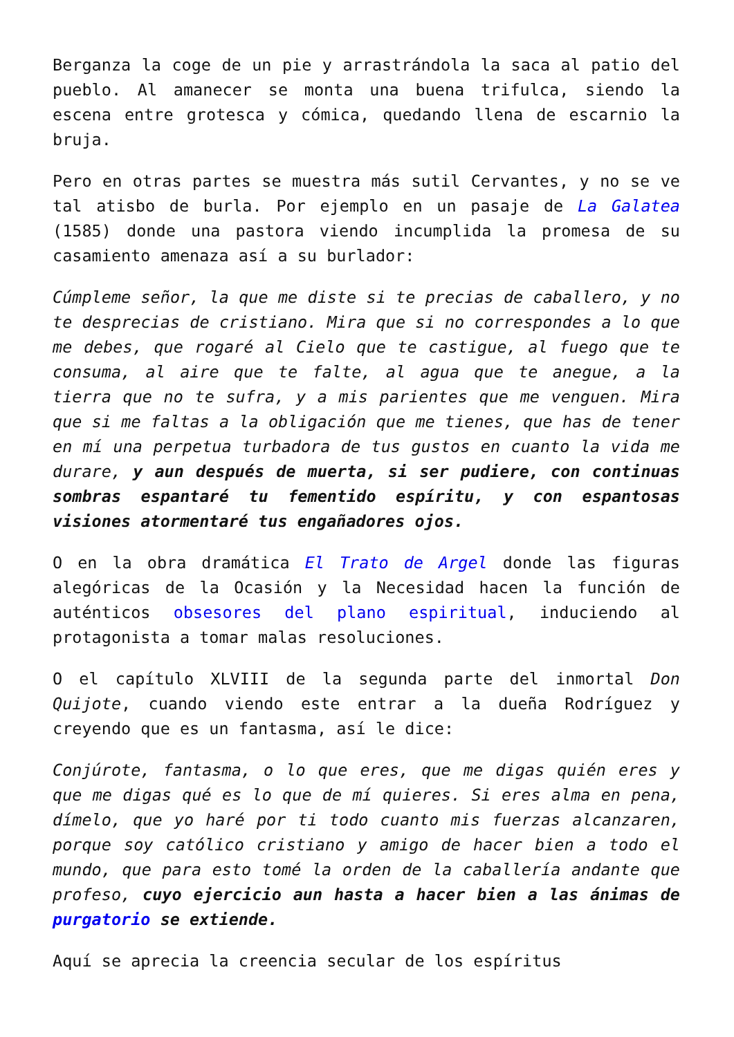Berganza la coge de un pie y arrastrándola la saca al patio del pueblo. Al amanecer se monta una buena trifulca, siendo la escena entre grotesca y cómica, quedando llena de escarnio la bruja.
Pero en otras partes se muestra más sutil Cervantes, y no se ve tal atisbo de burla. Por ejemplo en un pasaje de La Galatea (1585) donde una pastora viendo incumplida la promesa de su casamiento amenaza así a su burlador:
Cúmpleme señor, la que me diste si te precias de caballero, y no te desprecias de cristiano. Mira que si no correspondes a lo que me debes, que rogaré al Cielo que te castigue, al fuego que te consuma, al aire que te falte, al agua que te anegue, a la tierra que no te sufra, y a mis parientes que me venguen. Mira que si me faltas a la obligación que me tienes, que has de tener en mí una perpetua turbadora de tus gustos en cuanto la vida me durare, y aun después de muerta, si ser pudiere, con continuas sombras espantaré tu fementido espíritu, y con espantosas visiones atormentaré tus engañadores ojos.
O en la obra dramática El Trato de Argel donde las figuras alegóricas de la Ocasión y la Necesidad hacen la función de auténticos obsesores del plano espiritual, induciendo al protagonista a tomar malas resoluciones.
O el capítulo XLVIII de la segunda parte del inmortal Don Quijote, cuando viendo este entrar a la dueña Rodríguez y creyendo que es un fantasma, así le dice:
Conjúrote, fantasma, o lo que eres, que me digas quién eres y que me digas qué es lo que de mí quieres. Si eres alma en pena, dímelo, que yo haré por ti todo cuanto mis fuerzas alcanzaren, porque soy católico cristiano y amigo de hacer bien a todo el mundo, que para esto tomé la orden de la caballería andante que profeso, cuyo ejercicio aun hasta a hacer bien a las ánimas de purgatorio se extiende.
Aquí se aprecia la creencia secular de los espíritus